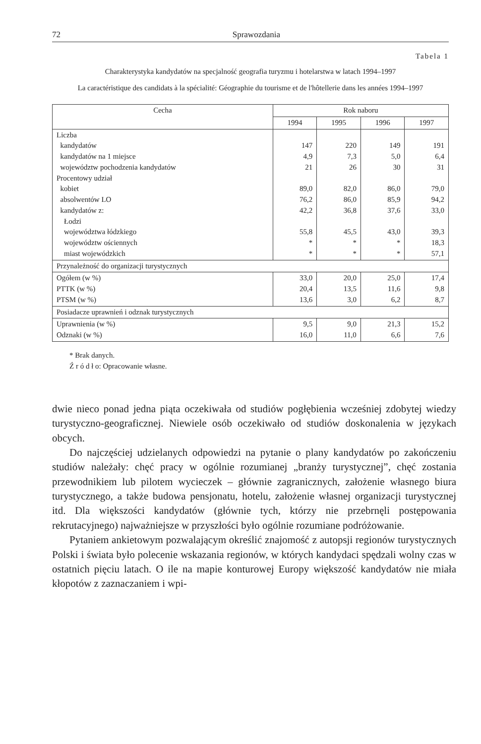72 Sprawozdania
Tabela 1
Charakterystyka kandydatów na specjalność geografia turyzmu i hotelarstwa w latach 1994–1997
La caractéristique des candidats à la spécialité: Géographie du tourisme et de l'hôtellerie dans les années 1994–1997
| Cecha | Rok naboru | | | |
| --- | --- | --- | --- | --- |
| | 1994 | 1995 | 1996 | 1997 |
| Liczba kandydatów kandydatów na 1 miejsce województw pochodzenia kandydatów Procentowy udział kobiet absolwentów LO kandydatów z: Łodzi województwa łódzkiego województw ościennych miast wojewódzkich | 147 4,9 21 89,0 76,2 42,2 55,8 * * | 220 7,3 26 82,0 86,0 36,8 45,5 * * | 149 5,0 30 86,0 85,9 37,6 43,0 * * | 191 6,4 31 79,0 94,2 33,0 39,3 18,3 57,1 |
| Przynależność do organizacji turystycznych | | | | |
| Ogółem (w %) PTTK (w %) PTSM (w %) | 33,0 20,4 13,6 | 20,0 13,5 3,0 | 25,0 11,6 6,2 | 17,4 9,8 8,7 |
| Posiadacze uprawnień i odznak turystycznych | | | | |
| Uprawnienia (w %) Odznaki (w %) | 9,5 16,0 | 9,0 11,0 | 21,3 6,6 | 15,2 7,6 |
* Brak danych.
Ź r ó d ł o: Opracowanie własne.
dwie nieco ponad jedna piąta oczekiwała od studiów pogłębienia wcześniej zdobytej wiedzy turystyczno-geograficznej. Niewiele osób oczekiwało od studiów doskonalenia w językach obcych.
Do najczęściej udzielanych odpowiedzi na pytanie o plany kandydatów po zakończeniu studiów należały: chęć pracy w ogólnie rozumianej „branży turystycznej”, chęć zostania przewodnikiem lub pilotem wycieczek – głównie zagranicznych, założenie własnego biura turystycznego, a także budowa pensjonatu, hotelu, założenie własnej organizacji turystycznej itd. Dla większości kandydatów (głównie tych, którzy nie przebrnęli postępowania rekrutacyjnego) najważniejsze w przyszłości było ogólnie rozumiane podróżowanie.
Pytaniem ankietowym pozwalającym określić znajomość z autopsji regionów turystycznych Polski i świata było polecenie wskazania regionów, w których kandydaci spędzali wolny czas w ostatnich pięciu latach. O ile na mapie konturowej Europy większość kandydatów nie miała kłopotów z zaznaczaniem i wpi-